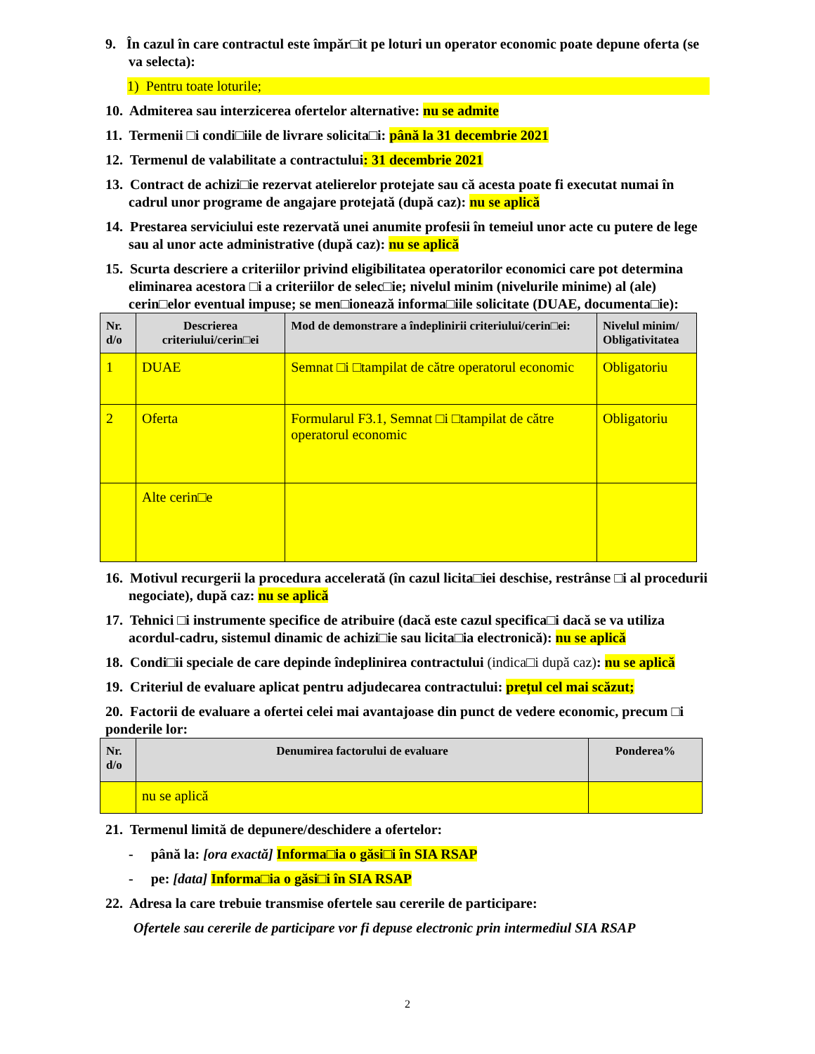9. În cazul în care contractul este împăr□it pe loturi un operator economic poate depune oferta (se va selecta):
1) Pentru toate loturile;
10. Admiterea sau interzicerea ofertelor alternative: nu se admite
11. Termenii □i condi□iile de livrare solicita□i: până la 31 decembrie 2021
12. Termenul de valabilitate a contractului: 31 decembrie 2021
13. Contract de achizi□ie rezervat atelierelor protejate sau că acesta poate fi executat numai în cadrul unor programe de angajare protejată (după caz): nu se aplică
14. Prestarea serviciului este rezervată unei anumite profesii în temeiul unor acte cu putere de lege sau al unor acte administrative (după caz): nu se aplică
15. Scurta descriere a criteriilor privind eligibilitatea operatorilor economici care pot determina eliminarea acestora □i a criteriilor de selec□ie; nivelul minim (nivelurile minime) al (ale) cerin□elor eventual impuse; se men□ionează informa□iile solicitate (DUAE, documenta□ie):
| Nr. d/o | Descrierea criteriului/cerin□ei | Mod de demonstrare a îndeplinirii criteriului/cerin□ei: | Nivelul minim/ Obligativitatea |
| --- | --- | --- | --- |
| 1 | DUAE | Semnat □i □tampilat de către operatorul economic | Obligatoriu |
| 2 | Oferta | Formularul F3.1, Semnat □i □tampilat de către operatorul economic | Obligatoriu |
| | Alte cerin□e | | |
16. Motivul recurgerii la procedura accelerată (în cazul licita□iei deschise, restrânse □i al procedurii negociate), după caz: nu se aplică
17. Tehnici □i instrumente specifice de atribuire (dacă este cazul specifica□i dacă se va utiliza acordul-cadru, sistemul dinamic de achizi□ie sau licita□ia electronică): nu se aplică
18. Condi□ii speciale de care depinde îndeplinirea contractului (indica□i după caz): nu se aplică
19. Criteriul de evaluare aplicat pentru adjudecarea contractului: prețul cel mai scăzut;
20. Factorii de evaluare a ofertei celei mai avantajoase din punct de vedere economic, precum □i ponderile lor:
| Nr. d/o | Denumirea factorului de evaluare | Ponderea% |
| --- | --- | --- |
| | nu se aplică | |
21. Termenul limită de depunere/deschidere a ofertelor:
- până la: [ora exactă] Informa□ia o găsi□i în SIA RSAP
- pe: [data] Informa□ia o găsi□i în SIA RSAP
22. Adresa la care trebuie transmise ofertele sau cererile de participare:
Ofertele sau cererile de participare vor fi depuse electronic prin intermediul SIA RSAP
2